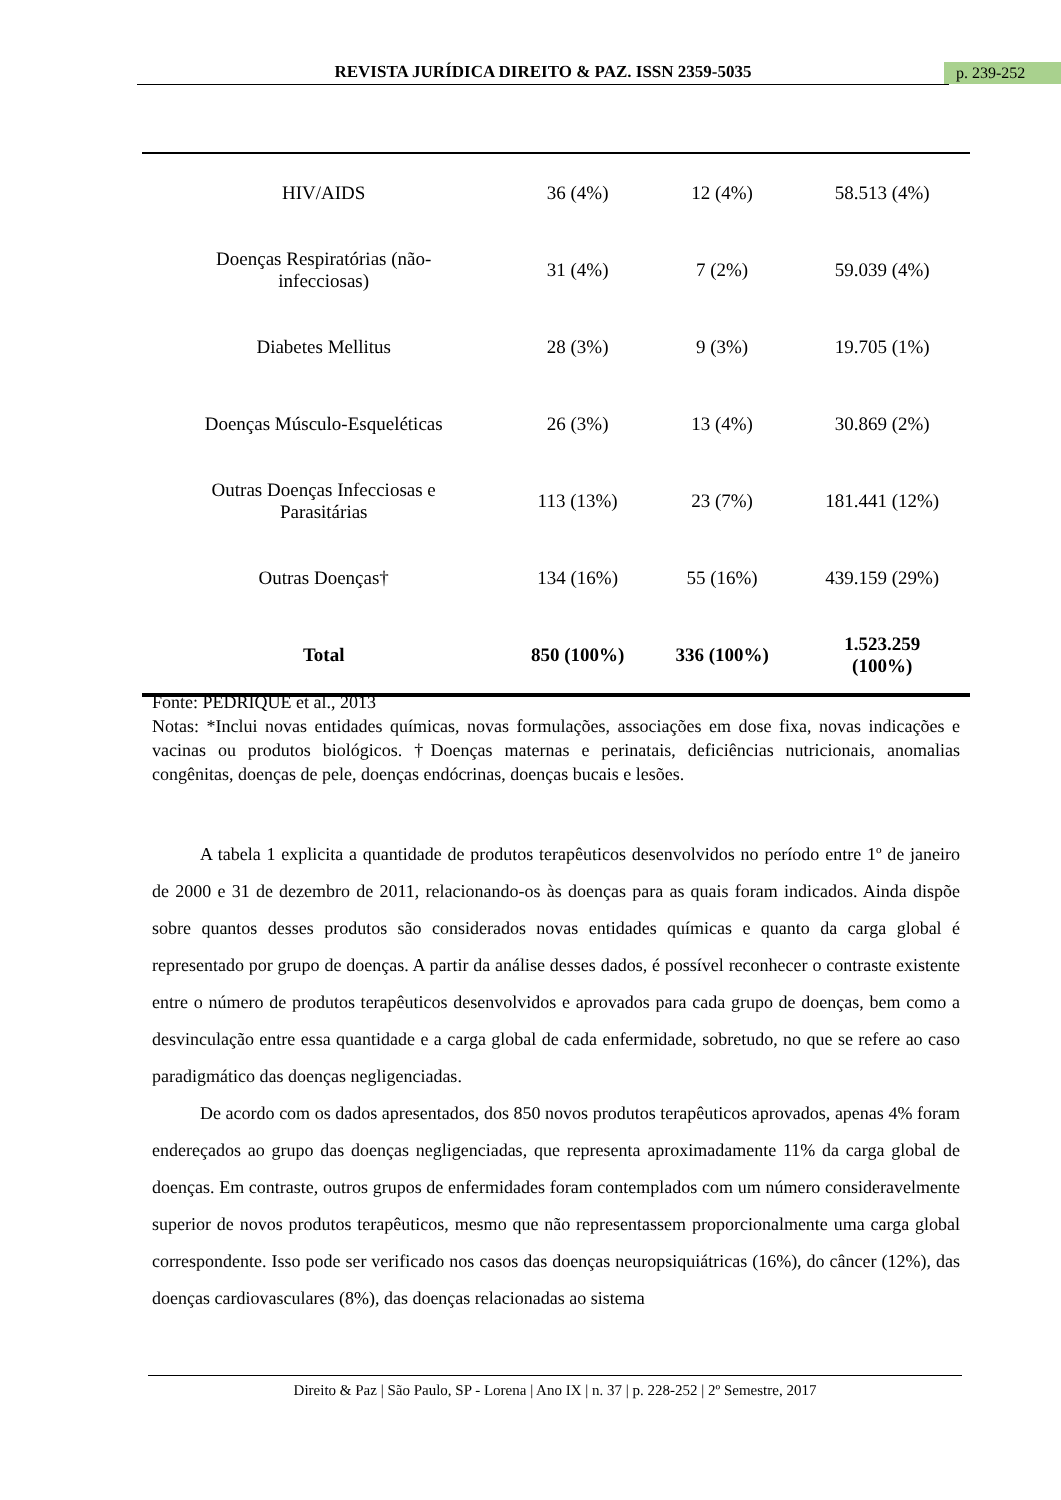REVISTA JURÍDICA DIREITO & PAZ. ISSN 2359-5035 p. 239-252
| HIV/AIDS | 36 (4%) | 12 (4%) | 58.513 (4%) |
| Doenças Respiratórias (não- infecciosas) | 31 (4%) | 7 (2%) | 59.039 (4%) |
| Diabetes Mellitus | 28 (3%) | 9 (3%) | 19.705 (1%) |
| Doenças Músculo-Esqueléticas | 26 (3%) | 13 (4%) | 30.869 (2%) |
| Outras Doenças Infecciosas e Parasitárias | 113 (13%) | 23 (7%) | 181.441 (12%) |
| Outras Doenças† | 134 (16%) | 55 (16%) | 439.159 (29%) |
| Total | 850 (100%) | 336 (100%) | 1.523.259 (100%) |
Fonte: PEDRIQUE et al., 2013
Notas: *Inclui novas entidades químicas, novas formulações, associações em dose fixa, novas indicações e vacinas ou produtos biológicos. †Doenças maternas e perinatais, deficiências nutricionais, anomalias congênitas, doenças de pele, doenças endócrinas, doenças bucais e lesões.
A tabela 1 explicita a quantidade de produtos terapêuticos desenvolvidos no período entre 1º de janeiro de 2000 e 31 de dezembro de 2011, relacionando-os às doenças para as quais foram indicados. Ainda dispõe sobre quantos desses produtos são considerados novas entidades químicas e quanto da carga global é representado por grupo de doenças. A partir da análise desses dados, é possível reconhecer o contraste existente entre o número de produtos terapêuticos desenvolvidos e aprovados para cada grupo de doenças, bem como a desvinculação entre essa quantidade e a carga global de cada enfermidade, sobretudo, no que se refere ao caso paradigmático das doenças negligenciadas.
De acordo com os dados apresentados, dos 850 novos produtos terapêuticos aprovados, apenas 4% foram endereçados ao grupo das doenças negligenciadas, que representa aproximadamente 11% da carga global de doenças. Em contraste, outros grupos de enfermidades foram contemplados com um número consideravelmente superior de novos produtos terapêuticos, mesmo que não representassem proporcionalmente uma carga global correspondente. Isso pode ser verificado nos casos das doenças neuropsiquiátricas (16%), do câncer (12%), das doenças cardiovasculares (8%), das doenças relacionadas ao sistema
Direito & Paz | São Paulo, SP - Lorena | Ano IX | n. 37 | p. 228-252 | 2º Semestre, 2017